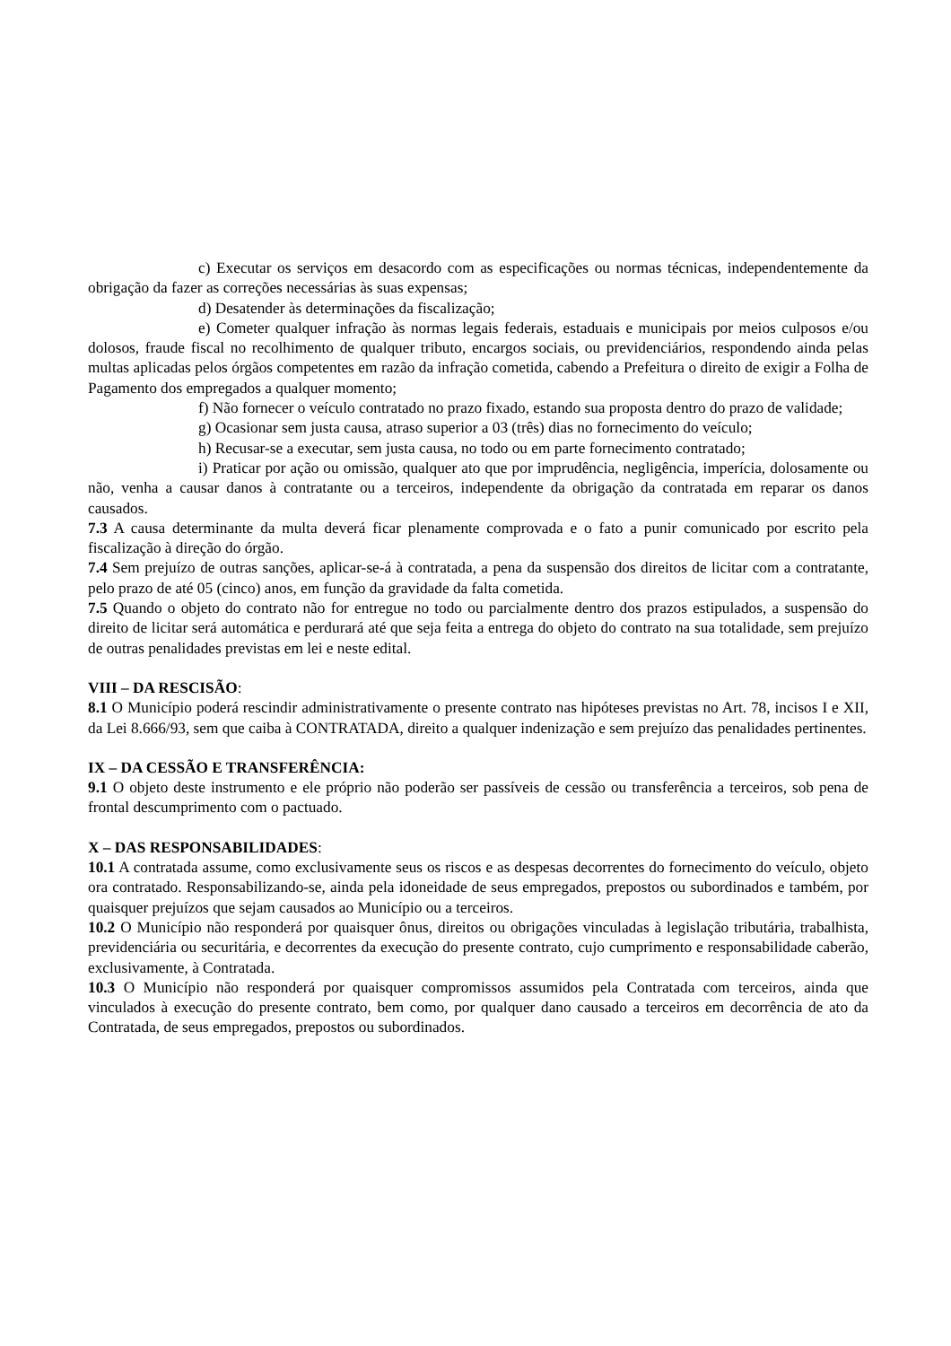c) Executar os serviços em desacordo com as especificações ou normas técnicas, independentemente da obrigação da fazer as correções necessárias às suas expensas;
d) Desatender às determinações da fiscalização;
e) Cometer qualquer infração às normas legais federais, estaduais e municipais por meios culposos e/ou dolosos, fraude fiscal no recolhimento de qualquer tributo, encargos sociais, ou previdenciários, respondendo ainda pelas multas aplicadas pelos órgãos competentes em razão da infração cometida, cabendo a Prefeitura o direito de exigir a Folha de Pagamento dos empregados a qualquer momento;
f) Não fornecer o veículo contratado no prazo fixado, estando sua proposta dentro do prazo de validade;
g) Ocasionar sem justa causa, atraso superior a 03 (três) dias no fornecimento do veículo;
h) Recusar-se a executar, sem justa causa, no todo ou em parte fornecimento contratado;
i) Praticar por ação ou omissão, qualquer ato que por imprudência, negligência, imperícia, dolosamente ou não, venha a causar danos à contratante ou a terceiros, independente da obrigação da contratada em reparar os danos causados.
7.3 A causa determinante da multa deverá ficar plenamente comprovada e o fato a punir comunicado por escrito pela fiscalização à direção do órgão.
7.4 Sem prejuízo de outras sanções, aplicar-se-á à contratada, a pena da suspensão dos direitos de licitar com a contratante, pelo prazo de até 05 (cinco) anos, em função da gravidade da falta cometida.
7.5 Quando o objeto do contrato não for entregue no todo ou parcialmente dentro dos prazos estipulados, a suspensão do direito de licitar será automática e perdurará até que seja feita a entrega do objeto do contrato na sua totalidade, sem prejuízo de outras penalidades previstas em lei e neste edital.
VIII – DA RESCISÃO:
8.1 O Município poderá rescindir administrativamente o presente contrato nas hipóteses previstas no Art. 78, incisos I e XII, da Lei 8.666/93, sem que caiba à CONTRATADA, direito a qualquer indenização e sem prejuízo das penalidades pertinentes.
IX – DA CESSÃO E TRANSFERÊNCIA:
9.1 O objeto deste instrumento e ele próprio não poderão ser passíveis de cessão ou transferência a terceiros, sob pena de frontal descumprimento com o pactuado.
X – DAS RESPONSABILIDADES:
10.1 A contratada assume, como exclusivamente seus os riscos e as despesas decorrentes do fornecimento do veículo, objeto ora contratado. Responsabilizando-se, ainda pela idoneidade de seus empregados, prepostos ou subordinados e também, por quaisquer prejuízos que sejam causados ao Município ou a terceiros.
10.2 O Município não responderá por quaisquer ônus, direitos ou obrigações vinculadas à legislação tributária, trabalhista, previdenciária ou securitária, e decorrentes da execução do presente contrato, cujo cumprimento e responsabilidade caberão, exclusivamente, à Contratada.
10.3 O Município não responderá por quaisquer compromissos assumidos pela Contratada com terceiros, ainda que vinculados à execução do presente contrato, bem como, por qualquer dano causado a terceiros em decorrência de ato da Contratada, de seus empregados, prepostos ou subordinados.